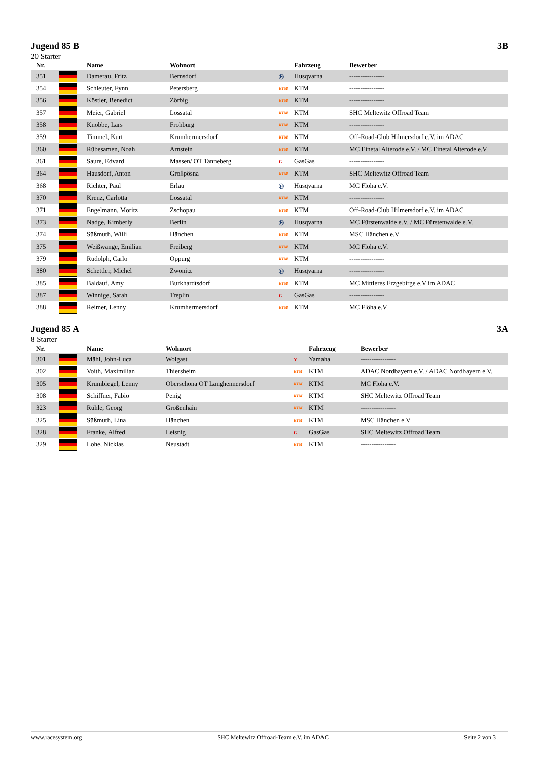Jugend 85 B 3B
20 Starter
| Nr. | | Name | Wohnort | | Fahrzeug | Bewerber |
| --- | --- | --- | --- | --- | --- | --- |
| 351 | | Damerau, Fritz | Bernsdorf | Ⓗ | Husqvarna | ---------------- |
| 354 | | Schleuter, Fynn | Petersberg | KTM | KTM | ---------------- |
| 356 | | Köstler, Benedict | Zörbig | KTM | KTM | ---------------- |
| 357 | | Meier, Gabriel | Lossatal | KTM | KTM | SHC Meltewitz Offroad Team |
| 358 | | Knobbe, Lars | Frohburg | KTM | KTM | ---------------- |
| 359 | | Timmel, Kurt | Krumhermersdorf | KTM | KTM | Off-Road-Club Hilmersdorf e.V. im ADAC |
| 360 | | Rübesamen, Noah | Arnstein | KTM | KTM | MC Einetal Alterode e.V. / MC Einetal Alterode e.V. |
| 361 | | Saure, Edvard | Massen/ OT Tanneberg | G | GasGas | ---------------- |
| 364 | | Hausdorf, Anton | Großpösna | KTM | KTM | SHC Meltewitz Offroad Team |
| 368 | | Richter, Paul | Erlau | Ⓗ | Husqvarna | MC Flöha e.V. |
| 370 | | Krenz, Carlotta | Lossatal | KTM | KTM | ---------------- |
| 371 | | Engelmann, Moritz | Zschopau | KTM | KTM | Off-Road-Club Hilmersdorf e.V. im ADAC |
| 373 | | Nadge, Kimberly | Berlin | Ⓗ | Husqvarna | MC Fürstenwalde e.V. / MC Fürstenwalde e.V. |
| 374 | | Süßmuth, Willi | Hänchen | KTM | KTM | MSC Hänchen e.V |
| 375 | | Weißwange, Emilian | Freiberg | KTM | KTM | MC Flöha e.V. |
| 379 | | Rudolph, Carlo | Oppurg | KTM | KTM | ---------------- |
| 380 | | Schettler, Michel | Zwönitz | Ⓗ | Husqvarna | ---------------- |
| 385 | | Baldauf, Amy | Burkhardtsdorf | KTM | KTM | MC Mittleres Erzgebirge e.V im ADAC |
| 387 | | Winnige, Sarah | Treplin | G | GasGas | ---------------- |
| 388 | | Reimer, Lenny | Krumhermersdorf | KTM | KTM | MC Flöha e.V. |
Jugend 85 A 3A
8 Starter
| Nr. | | Name | Wohnort | | Fahrzeug | Bewerber |
| --- | --- | --- | --- | --- | --- | --- |
| 301 | | Mähl, John-Luca | Wolgast | Y | Yamaha | ---------------- |
| 302 | | Voith, Maximilian | Thiersheim | KTM | KTM | ADAC Nordbayern e.V. / ADAC Nordbayern e.V. |
| 305 | | Krumbiegel, Lenny | Oberschöna OT Langhennersdorf | KTM | KTM | MC Flöha e.V. |
| 308 | | Schiffner, Fabio | Penig | KTM | KTM | SHC Meltewitz Offroad Team |
| 323 | | Rühle, Georg | Großenhain | KTM | KTM | ---------------- |
| 325 | | Süßmuth, Lina | Hänchen | KTM | KTM | MSC Hänchen e.V |
| 328 | | Franke, Alfred | Leisnig | G | GasGas | SHC Meltewitz Offroad Team |
| 329 | | Lohe, Nicklas | Neustadt | KTM | KTM | ---------------- |
www.racesystem.org SHC Meltewitz Offroad-Team e.V. im ADAC Seite 2 von 3